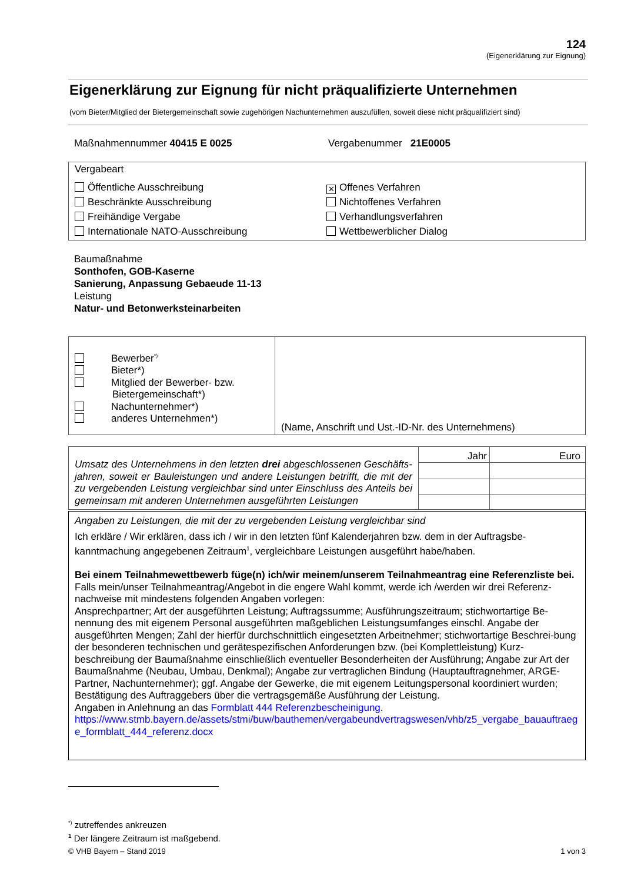124
(Eigenerklärung zur Eignung)
Eigenerklärung zur Eignung für nicht präqualifizierte Unternehmen
(vom Bieter/Mitglied der Bietergemeinschaft sowie zugehörigen Nachunternehmen auszufüllen, soweit diese nicht präqualifiziert sind)
Maßnahmennummer 40415 E 0025 Vergabenummer 21E0005
Vergabeart
Öffentliche Ausschreibung
Beschränkte Ausschreibung
Freihändige Vergabe
Internationale NATO-Ausschreibung
✕ Offenes Verfahren
Nichtoffenes Verfahren
Verhandlungsverfahren
Wettbewerblicher Dialog
Baumaßnahme
Sonthofen, GOB-Kaserne
Sanierung, Anpassung Gebaeude 11-13
Leistung
Natur- und Betonwerksteinarbeiten
| Bewerber<sup>*)</sup> Bieter*) Mitglied der Bewerber- bzw. Bietergemeinschaft*) Nachunternehmer*) anderes Unternehmen*) | (Name, Anschrift und Ust.-ID-Nr. des Unternehmens) |
| Umsatz des Unternehmens in den letzten drei abgeschlossenen Geschäfts-jahren, soweit er Bauleistungen und andere Leistungen betrifft, die mit der zu vergebenden Leistung vergleichbar sind unter Einschluss des Anteils bei gemeinsam mit anderen Unternehmen ausgeführten Leistungen | Jahr | Euro |
Angaben zu Leistungen, die mit der zu vergebenden Leistung vergleichbar sind
Ich erkläre / Wir erklären, dass ich / wir in den letzten fünf Kalenderjahren bzw. dem in der Auftragsbe-kanntmachung angegebenen Zeitraum<sup>1</sup>, vergleichbare Leistungen ausgeführt habe/haben.
Bei einem Teilnahmewettbewerb füge(n) ich/wir meinem/unserem Teilnahmeantrag eine Referenzliste bei.
Falls mein/unser Teilnahmeantrag/Angebot in die engere Wahl kommt, werde ich /werden wir drei Referenz-nachweise mit mindestens folgenden Angaben vorlegen:
Ansprechpartner; Art der ausgeführten Leistung; Auftragssumme; Ausführungszeitraum; stichwortartige Be-nennung des mit eigenem Personal ausgeführten maßgeblichen Leistungsumfanges einschl. Angabe der ausgeführten Mengen; Zahl der hierfür durchschnittlich eingesetzten Arbeitnehmer; stichwortartige Beschrei-bung der besonderen technischen und gerätespezifischen Anforderungen bzw. (bei Komplettleistung) Kurz-beschreibung der Baumaßnahme einschließlich eventueller Besonderheiten der Ausführung; Angabe zur Art der Baumaßnahme (Neubau, Umbau, Denkmal); Angabe zur vertraglichen Bindung (Hauptauftragnehmer, ARGE-Partner, Nachunternehmer); ggf. Angabe der Gewerke, die mit eigenem Leitungspersonal koordiniert wurden; Bestätigung des Auftraggebers über die vertragsgemäße Ausführung der Leistung.
Angaben in Anlehnung an das Formblatt 444 Referenzbescheinigung.
https://www.stmb.bayern.de/assets/stmi/buw/bauthemen/vergabeundvertragswesen/vhb/z5_vergabe_bauauftraege_formblatt_444_referenz.docx
<sup>*)</sup> zutreffendes ankreuzen
<sup>1</sup> Der längere Zeitraum ist maßgebend.
© VHB Bayern – Stand 2019 1 von 3